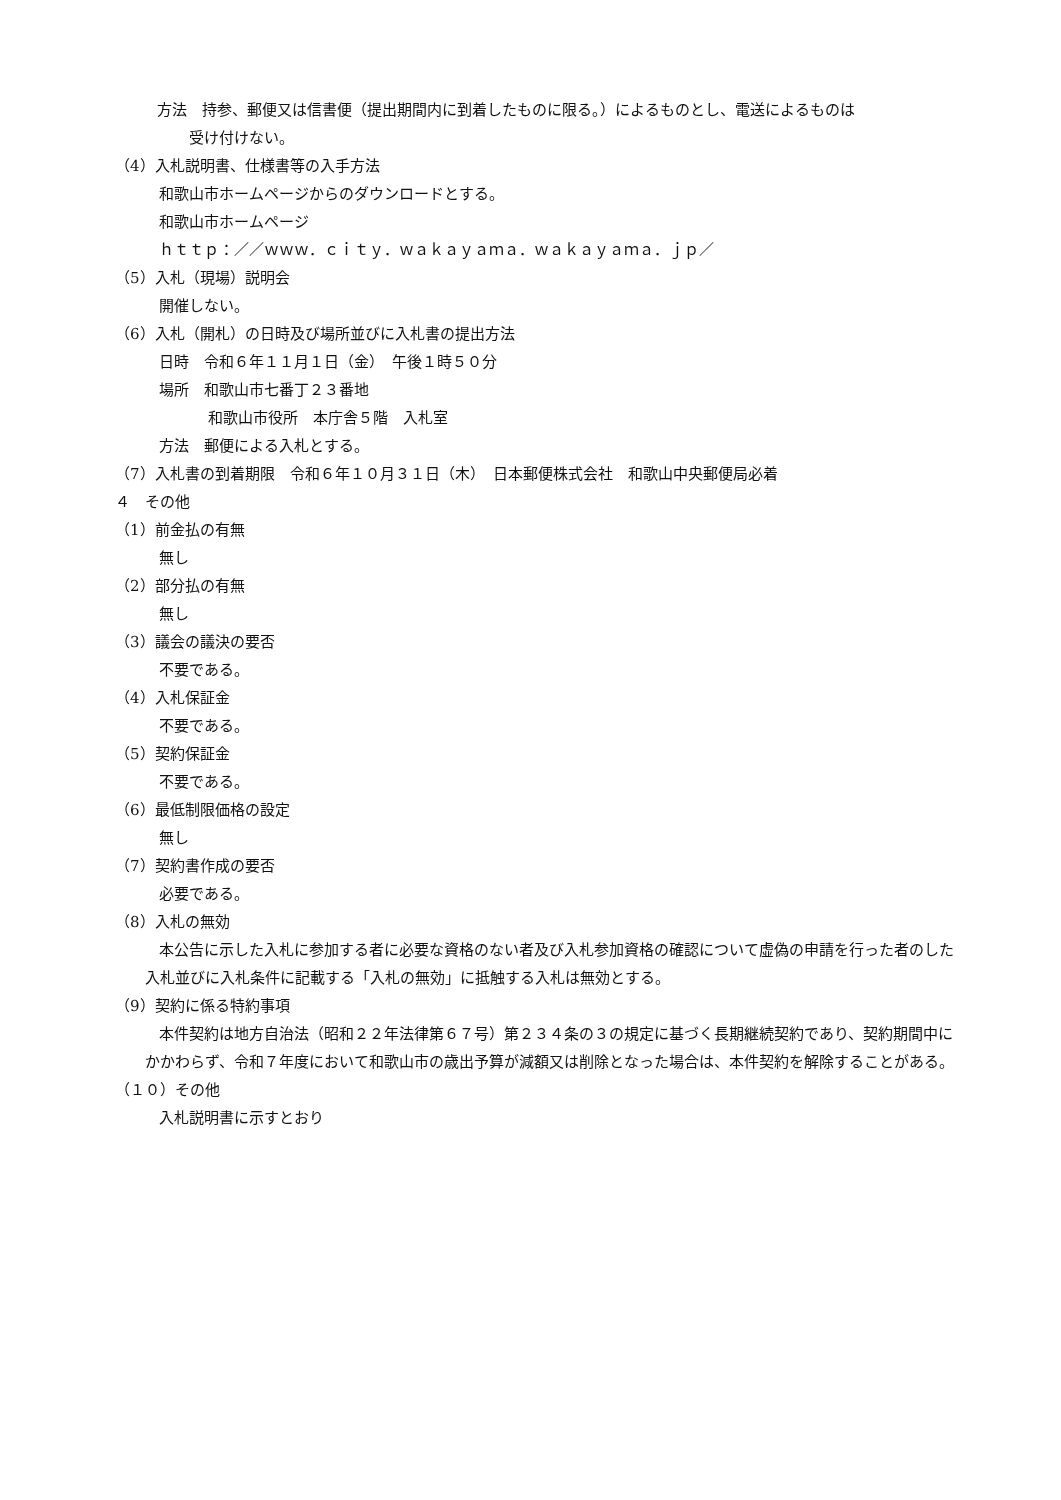方法　持参、郵便又は信書便（提出期間内に到着したものに限る。）によるものとし、電送によるものは
受け付けない。
（4）入札説明書、仕様書等の入手方法
和歌山市ホームページからのダウンロードとする。
和歌山市ホームページ
ｈｔｔｐ：／／ｗｗｗ．ｃｉｔｙ．ｗａｋａｙａｍａ．ｗａｋａｙａｍａ．ｊｐ／
（5）入札（現場）説明会
開催しない。
（6）入札（開札）の日時及び場所並びに入札書の提出方法
日時　令和６年１１月１日（金）　午後１時５０分
場所　和歌山市七番丁２３番地
和歌山市役所　本庁舎５階　入札室
方法　郵便による入札とする。
（7）入札書の到着期限　令和６年１０月３１日（木）　日本郵便株式会社　和歌山中央郵便局必着
４　その他
（1）前金払の有無
無し
（2）部分払の有無
無し
（3）議会の議決の要否
不要である。
（4）入札保証金
不要である。
（5）契約保証金
不要である。
（6）最低制限価格の設定
無し
（7）契約書作成の要否
必要である。
（8）入札の無効
本公告に示した入札に参加する者に必要な資格のない者及び入札参加資格の確認について虚偽の申請を行った者のした入札並びに入札条件に記載する「入札の無効」に抵触する入札は無効とする。
（9）契約に係る特約事項
本件契約は地方自治法（昭和２２年法律第６７号）第２３４条の３の規定に基づく長期継続契約であり、契約期間中にかかわらず、令和７年度において和歌山市の歳出予算が減額又は削除となった場合は、本件契約を解除することがある。
（１０）その他
入札説明書に示すとおり